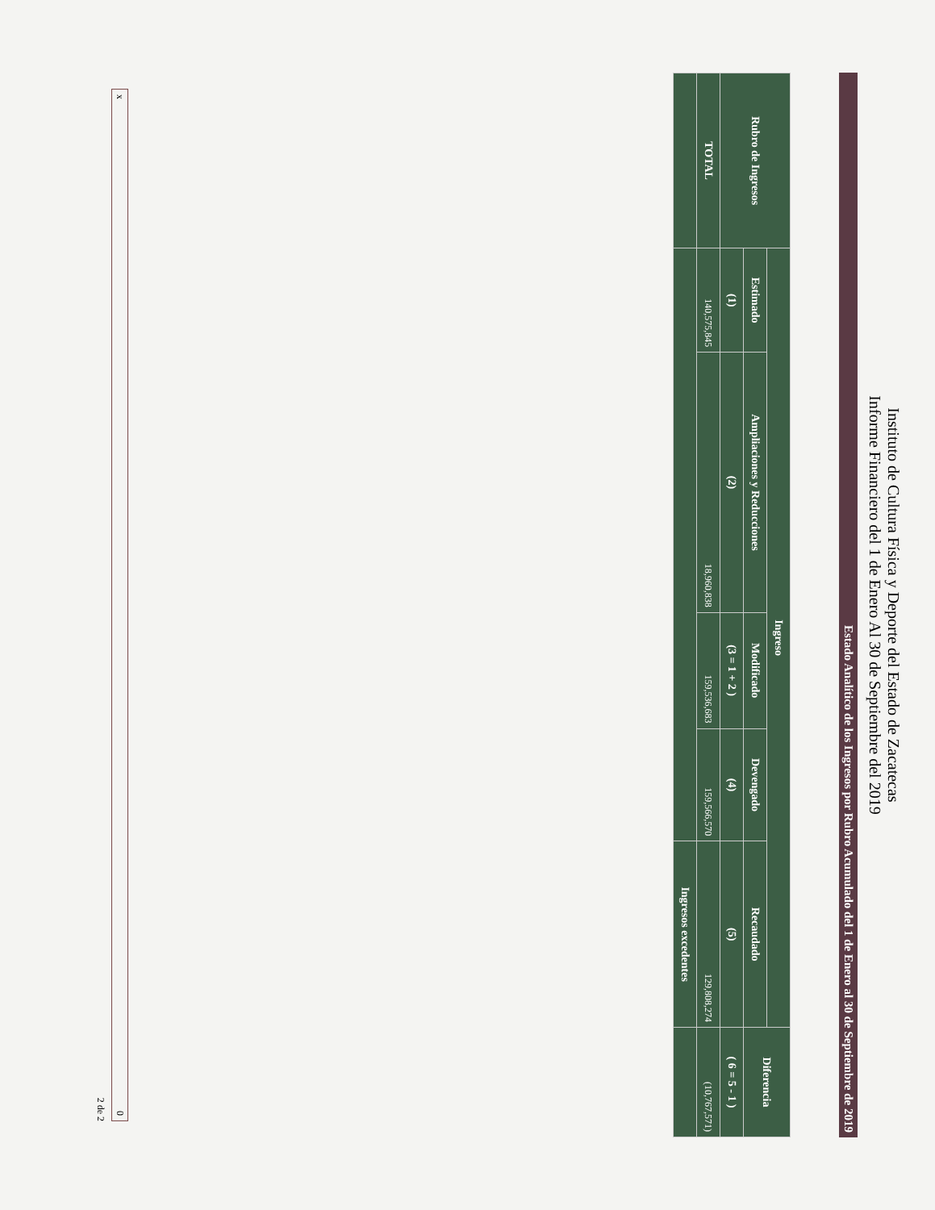Instituto de Cultura Física y Deporte del Estado de Zacatecas
Informe Financiero del 1 de Enero Al 30 de Septiembre del 2019
Estado Analítico de los Ingresos por Rubro Acumulado del 1 de Enero al 30 de Septiembre de 2019
| Rubro de Ingresos | Ingreso | | | | | Diferencia |
| --- | --- | --- | --- | --- | --- | --- |
| | Estimado | Ampliaciones y Reducciones | Modificado | Devengado | Recaudado | |
| | (1) | (2) | (3 = 1 + 2 ) | (4) | (5) | ( 6 = 5 - 1 ) |
| TOTAL | 140,575,845 | 18,960,838 | 159,536,683 | 159,566,570 | 129,808,274 | (10,767,571) |
| | | | | | Ingresos excedentes | |
x 0
2 de 2